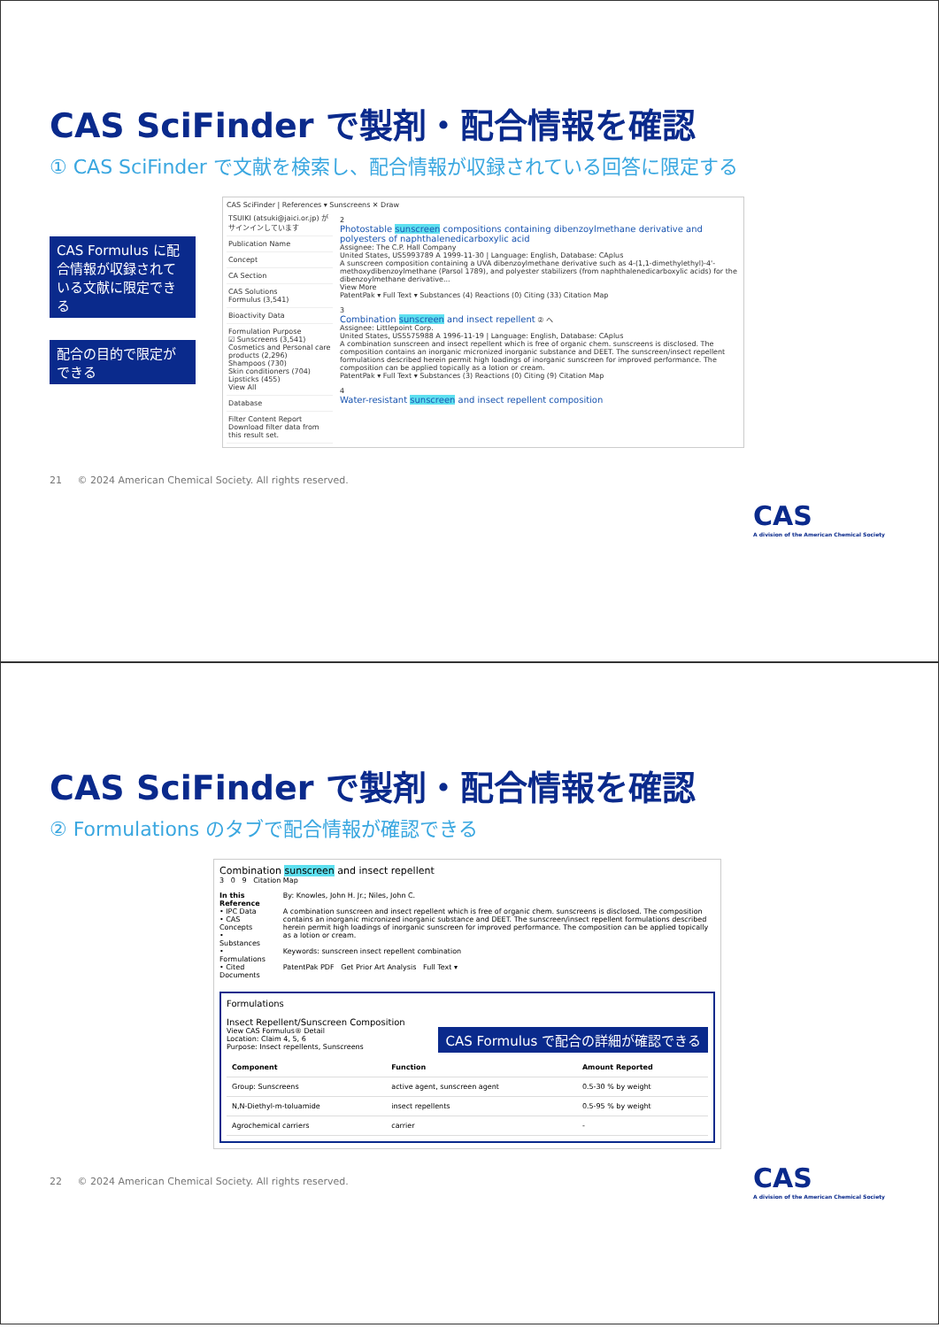CAS SciFinder で製剤・配合情報を確認
① CAS SciFinder で文献を検索し、配合情報が収録されている回答に限定する
CAS Formulus に配合情報が収録されている文献に限定できる
配合の目的で限定ができる
CAS SciFinder | References ▾ Sunscreens ✕ Draw
TSUIKI (atsuki@jaici.or.jp) がサインインしています
Publication Name
Concept
CA Section
CAS Solutions
Formulus (3,541)
Bioactivity Data
Formulation Purpose
☑ Sunscreens (3,541)
Cosmetics and Personal care products (2,296)
Shampoos (730)
Skin conditioners (704)
Lipsticks (455)
View All
Database
Filter Content Report
Download filter data from this result set.
2
Photostable sunscreen compositions containing dibenzoylmethane derivative and polyesters of naphthalenedicarboxylic acid
Assignee: The C.P. Hall Company
United States, US5993789 A 1999-11-30 | Language: English, Database: CAplus
A sunscreen composition containing a UVA dibenzoylmethane derivative such as 4-(1,1-dimethylethyl)-4'-methoxydibenzoylmethane (Parsol 1789), and polyester stabilizers (from naphthalenedicarboxylic acids) for the dibenzoylmethane derivative...
View More
PatentPak ▾ Full Text ▾ Substances (4) Reactions (0) Citing (33) Citation Map
3
Combination sunscreen and insect repellent ② へ
Assignee: Littlepoint Corp.
United States, US5575988 A 1996-11-19 | Language: English, Database: CAplus
A combination sunscreen and insect repellent which is free of organic chem. sunscreens is disclosed. The composition contains an inorganic micronized inorganic substance and DEET. The sunscreen/insect repellent formulations described herein permit high loadings of inorganic sunscreen for improved performance. The composition can be applied topically as a lotion or cream.
PatentPak ▾ Full Text ▾ Substances (3) Reactions (0) Citing (9) Citation Map
4
Water-resistant sunscreen and insect repellent composition
21 © 2024 American Chemical Society. All rights reserved.
CAS
A division of the American Chemical Society
CAS SciFinder で製剤・配合情報を確認
② Formulations のタブで配合情報が確認できる
Combination sunscreen and insect repellent
3 0 9 Citation Map
In this Reference
• IPC Data
• CAS Concepts
• Substances
• Formulations
• Cited Documents
By: Knowles, John H. Jr.; Niles, John C.
A combination sunscreen and insect repellent which is free of organic chem. sunscreens is disclosed. The composition contains an inorganic micronized inorganic substance and DEET. The sunscreen/insect repellent formulations described herein permit high loadings of inorganic sunscreen for improved performance. The composition can be applied topically as a lotion or cream.
Keywords: sunscreen insect repellent combination
PatentPak PDF Get Prior Art Analysis Full Text ▾
Formulations
Insect Repellent/Sunscreen Composition
View CAS Formulus® Detail
Location: Claim 4, 5, 6
Purpose: Insect repellents, Sunscreens
CAS Formulus で配合の詳細が確認できる
| Component | Function | Amount Reported |
| --- | --- | --- |
| Group: Sunscreens | active agent, sunscreen agent | 0.5-30 % by weight |
| N,N-Diethyl-m-toluamide | insect repellents | 0.5-95 % by weight |
| Agrochemical carriers | carrier | - |
22 © 2024 American Chemical Society. All rights reserved.
CAS
A division of the American Chemical Society